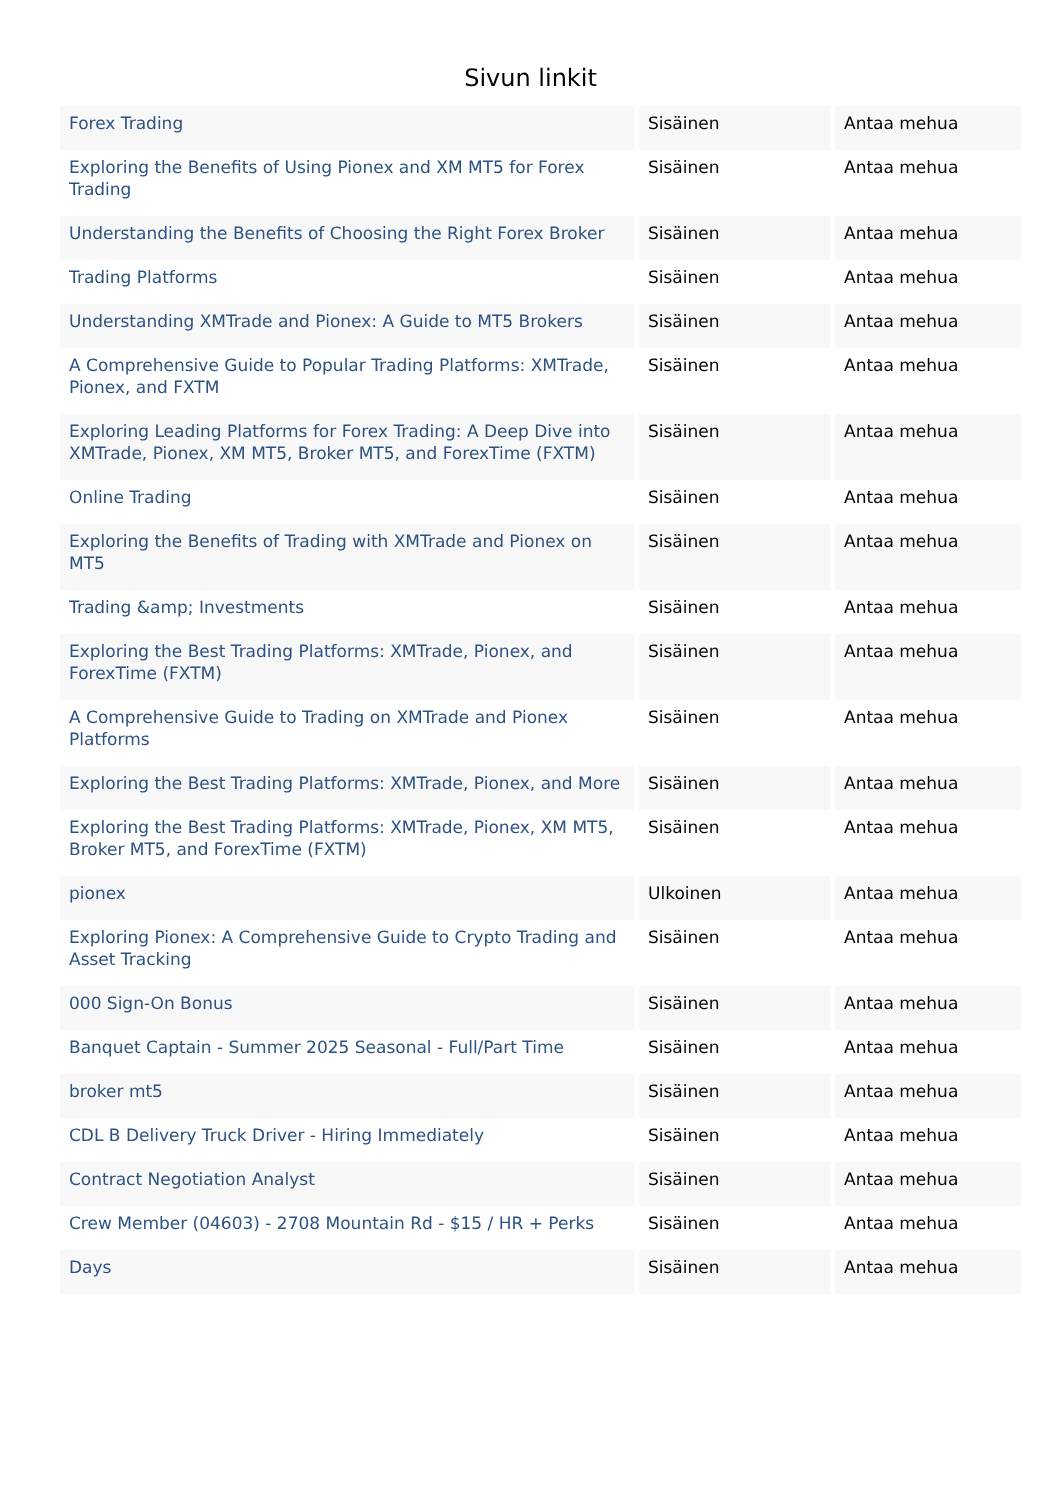Sivun linkit
| Forex Trading | Sisäinen | Antaa mehua |
| Exploring the Benefits of Using Pionex and XM MT5 for Forex Trading | Sisäinen | Antaa mehua |
| Understanding the Benefits of Choosing the Right Forex Broker | Sisäinen | Antaa mehua |
| Trading Platforms | Sisäinen | Antaa mehua |
| Understanding XMTrade and Pionex: A Guide to MT5 Brokers | Sisäinen | Antaa mehua |
| A Comprehensive Guide to Popular Trading Platforms: XMTrade, Pionex, and FXTM | Sisäinen | Antaa mehua |
| Exploring Leading Platforms for Forex Trading: A Deep Dive into XMTrade, Pionex, XM MT5, Broker MT5, and ForexTime (FXTM) | Sisäinen | Antaa mehua |
| Online Trading | Sisäinen | Antaa mehua |
| Exploring the Benefits of Trading with XMTrade and Pionex on MT5 | Sisäinen | Antaa mehua |
| Trading &amp; Investments | Sisäinen | Antaa mehua |
| Exploring the Best Trading Platforms: XMTrade, Pionex, and ForexTime (FXTM) | Sisäinen | Antaa mehua |
| A Comprehensive Guide to Trading on XMTrade and Pionex Platforms | Sisäinen | Antaa mehua |
| Exploring the Best Trading Platforms: XMTrade, Pionex, and More | Sisäinen | Antaa mehua |
| Exploring the Best Trading Platforms: XMTrade, Pionex, XM MT5, Broker MT5, and ForexTime (FXTM) | Sisäinen | Antaa mehua |
| pionex | Ulkoinen | Antaa mehua |
| Exploring Pionex: A Comprehensive Guide to Crypto Trading and Asset Tracking | Sisäinen | Antaa mehua |
| 000 Sign-On Bonus | Sisäinen | Antaa mehua |
| Banquet Captain - Summer 2025 Seasonal - Full/Part Time | Sisäinen | Antaa mehua |
| broker mt5 | Sisäinen | Antaa mehua |
| CDL B Delivery Truck Driver - Hiring Immediately | Sisäinen | Antaa mehua |
| Contract Negotiation Analyst | Sisäinen | Antaa mehua |
| Crew Member (04603) - 2708 Mountain Rd - $15 / HR + Perks | Sisäinen | Antaa mehua |
| Days | Sisäinen | Antaa mehua |